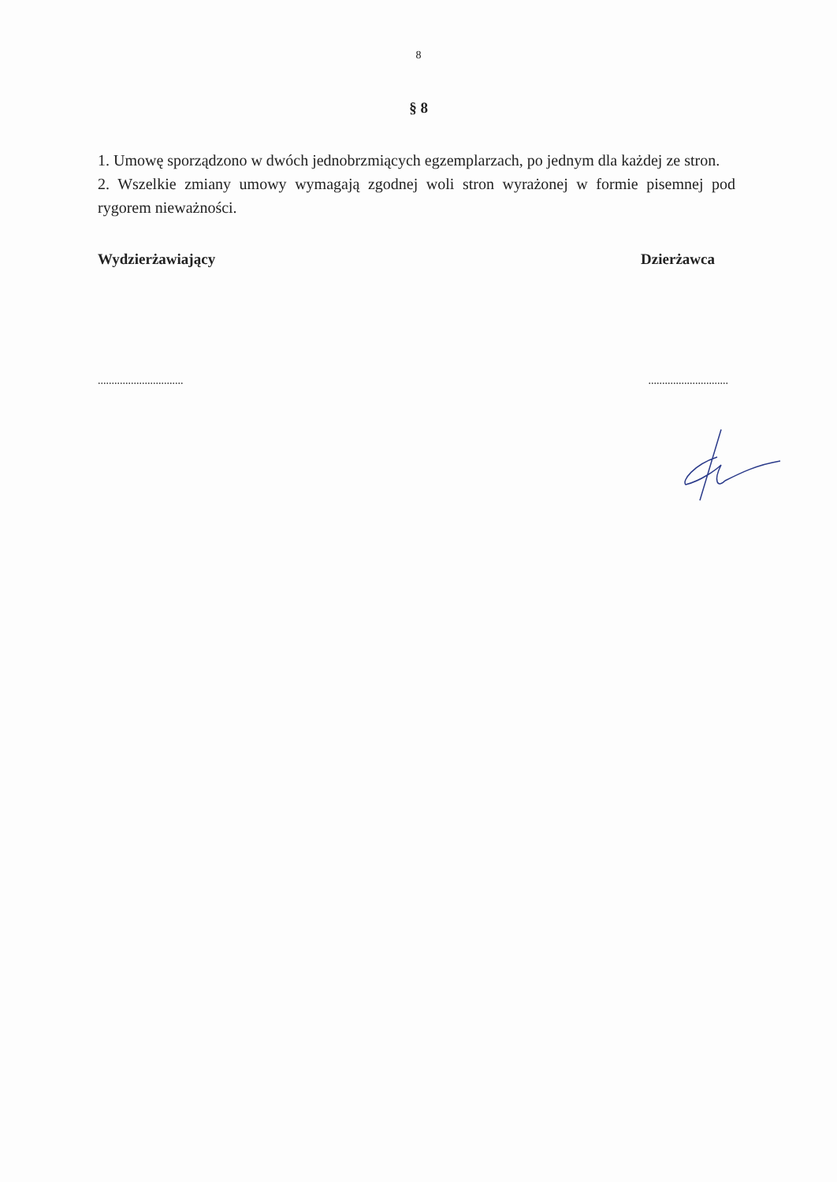8
§ 8
1. Umowę sporządzono w dwóch jednobrzmiących egzemplarzach, po jednym dla każdej ze stron.
2. Wszelkie zmiany umowy wymagają zgodnej woli stron wyrażonej w formie pisemnej pod rygorem nieważności.
Wydzierżawiający Dzierżawca
............................... .............................